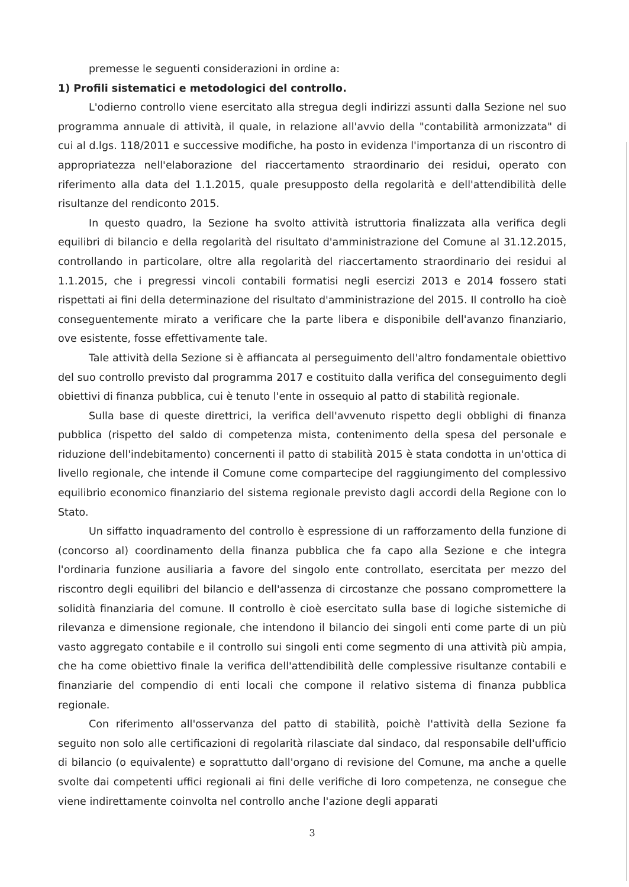premesse le seguenti considerazioni in ordine a:
1) Profili sistematici e metodologici del controllo.
L'odierno controllo viene esercitato alla stregua degli indirizzi assunti dalla Sezione nel suo programma annuale di attività, il quale, in relazione all'avvio della "contabilità armonizzata" di cui al d.lgs. 118/2011 e successive modifiche, ha posto in evidenza l'importanza di un riscontro di appropriatezza nell'elaborazione del riaccertamento straordinario dei residui, operato con riferimento alla data del 1.1.2015, quale presupposto della regolarità e dell'attendibilità delle risultanze del rendiconto 2015.
In questo quadro, la Sezione ha svolto attività istruttoria finalizzata alla verifica degli equilibri di bilancio e della regolarità del risultato d'amministrazione del Comune al 31.12.2015, controllando in particolare, oltre alla regolarità del riaccertamento straordinario dei residui al 1.1.2015, che i pregressi vincoli contabili formatisi negli esercizi 2013 e 2014 fossero stati rispettati ai fini della determinazione del risultato d'amministrazione del 2015. Il controllo ha cioè conseguentemente mirato a verificare che la parte libera e disponibile dell'avanzo finanziario, ove esistente, fosse effettivamente tale.
Tale attività della Sezione si è affiancata al perseguimento dell'altro fondamentale obiettivo del suo controllo previsto dal programma 2017 e costituito dalla verifica del conseguimento degli obiettivi di finanza pubblica, cui è tenuto l'ente in ossequio al patto di stabilità regionale.
Sulla base di queste direttrici, la verifica dell'avvenuto rispetto degli obblighi di finanza pubblica (rispetto del saldo di competenza mista, contenimento della spesa del personale e riduzione dell'indebitamento) concernenti il patto di stabilità 2015 è stata condotta in un'ottica di livello regionale, che intende il Comune come compartecipe del raggiungimento del complessivo equilibrio economico finanziario del sistema regionale previsto dagli accordi della Regione con lo Stato.
Un siffatto inquadramento del controllo è espressione di un rafforzamento della funzione di (concorso al) coordinamento della finanza pubblica che fa capo alla Sezione e che integra l'ordinaria funzione ausiliaria a favore del singolo ente controllato, esercitata per mezzo del riscontro degli equilibri del bilancio e dell'assenza di circostanze che possano compromettere la solidità finanziaria del comune. Il controllo è cioè esercitato sulla base di logiche sistemiche di rilevanza e dimensione regionale, che intendono il bilancio dei singoli enti come parte di un più vasto aggregato contabile e il controllo sui singoli enti come segmento di una attività più ampia, che ha come obiettivo finale la verifica dell'attendibilità delle complessive risultanze contabili e finanziarie del compendio di enti locali che compone il relativo sistema di finanza pubblica regionale.
Con riferimento all'osservanza del patto di stabilità, poichè l'attività della Sezione fa seguito non solo alle certificazioni di regolarità rilasciate dal sindaco, dal responsabile dell'ufficio di bilancio (o equivalente) e soprattutto dall'organo di revisione del Comune, ma anche a quelle svolte dai competenti uffici regionali ai fini delle verifiche di loro competenza, ne consegue che viene indirettamente coinvolta nel controllo anche l'azione degli apparati
3